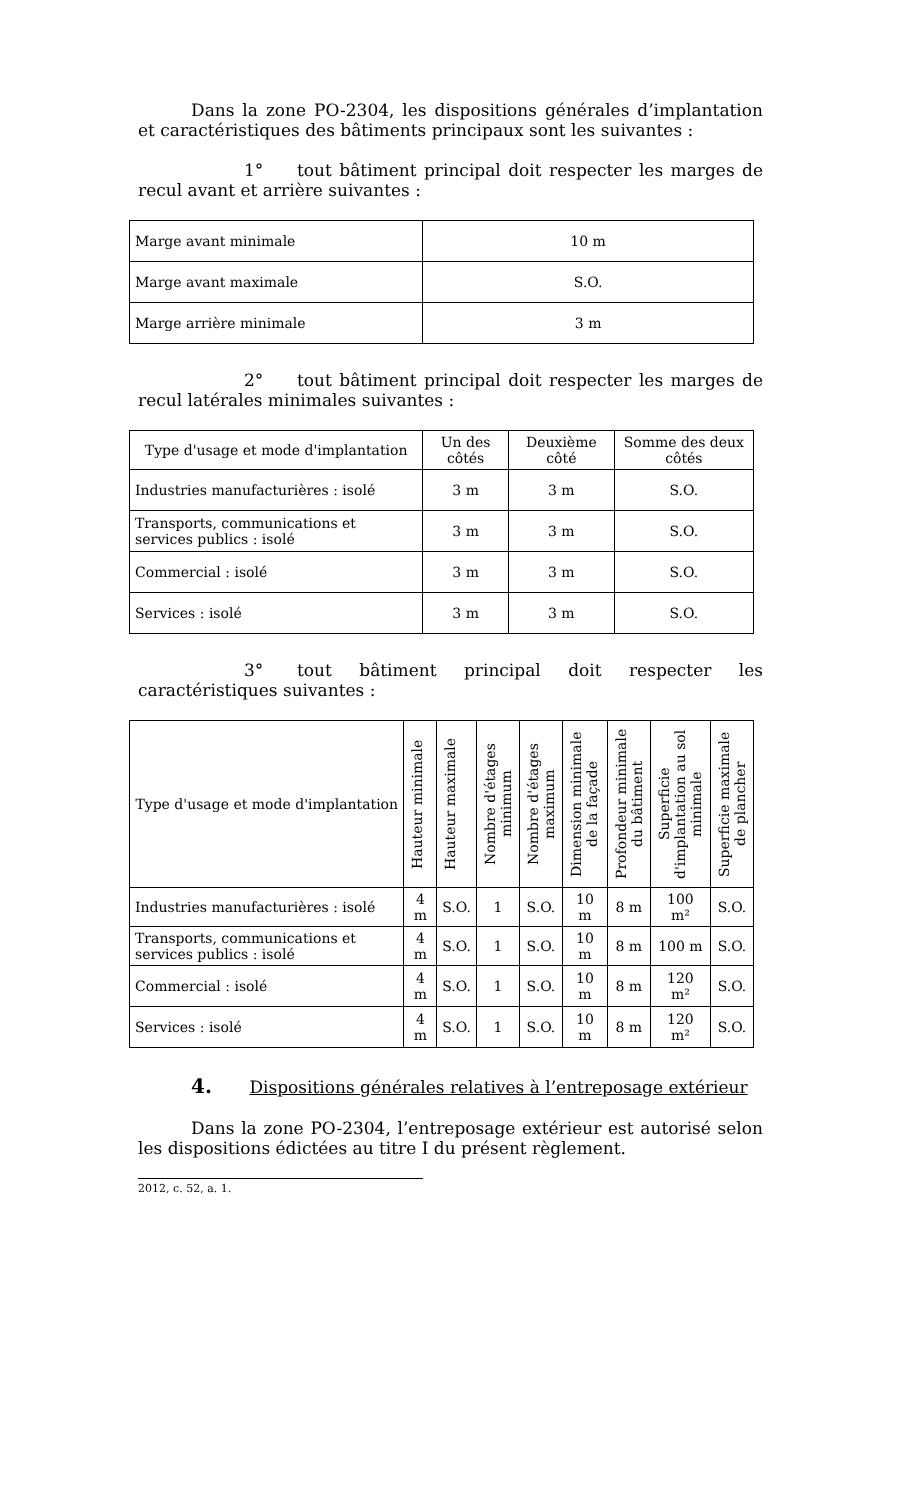Dans la zone PO-2304, les dispositions générales d’implantation et caractéristiques des bâtiments principaux sont les suivantes :
1° tout bâtiment principal doit respecter les marges de recul avant et arrière suivantes :
| Marge avant minimale | 10 m |
| Marge avant maximale | S.O. |
| Marge arrière minimale | 3 m |
2° tout bâtiment principal doit respecter les marges de recul latérales minimales suivantes :
| Type d'usage et mode d'implantation | Un des côtés | Deuxième côté | Somme des deux côtés |
| --- | --- | --- | --- |
| Industries manufacturières : isolé | 3 m | 3 m | S.O. |
| Transports, communications et services publics : isolé | 3 m | 3 m | S.O. |
| Commercial : isolé | 3 m | 3 m | S.O. |
| Services : isolé | 3 m | 3 m | S.O. |
3° tout bâtiment principal doit respecter les caractéristiques suivantes :
| Type d'usage et mode d'implantation | Hauteur minimale | Hauteur maximale | Nombre d'étages minimum | Nombre d'étages maximum | Dimension minimale de la façade | Profondeur minimale du bâtiment | Superficie d'implantation au sol minimale | Superficie maximale de plancher |
| --- | --- | --- | --- | --- | --- | --- | --- | --- |
| Industries manufacturières : isolé | 4 m | S.O. | 1 | S.O. | 10 m | 8 m | 100 m² | S.O. |
| Transports, communications et services publics : isolé | 4 m | S.O. | 1 | S.O. | 10 m | 8 m | 100 m | S.O. |
| Commercial : isolé | 4 m | S.O. | 1 | S.O. | 10 m | 8 m | 120 m² | S.O. |
| Services : isolé | 4 m | S.O. | 1 | S.O. | 10 m | 8 m | 120 m² | S.O. |
4. Dispositions générales relatives à l’entreposage extérieur
Dans la zone PO-2304, l’entreposage extérieur est autorisé selon les dispositions édictées au titre I du présent règlement.
2012, c. 52, a. 1.